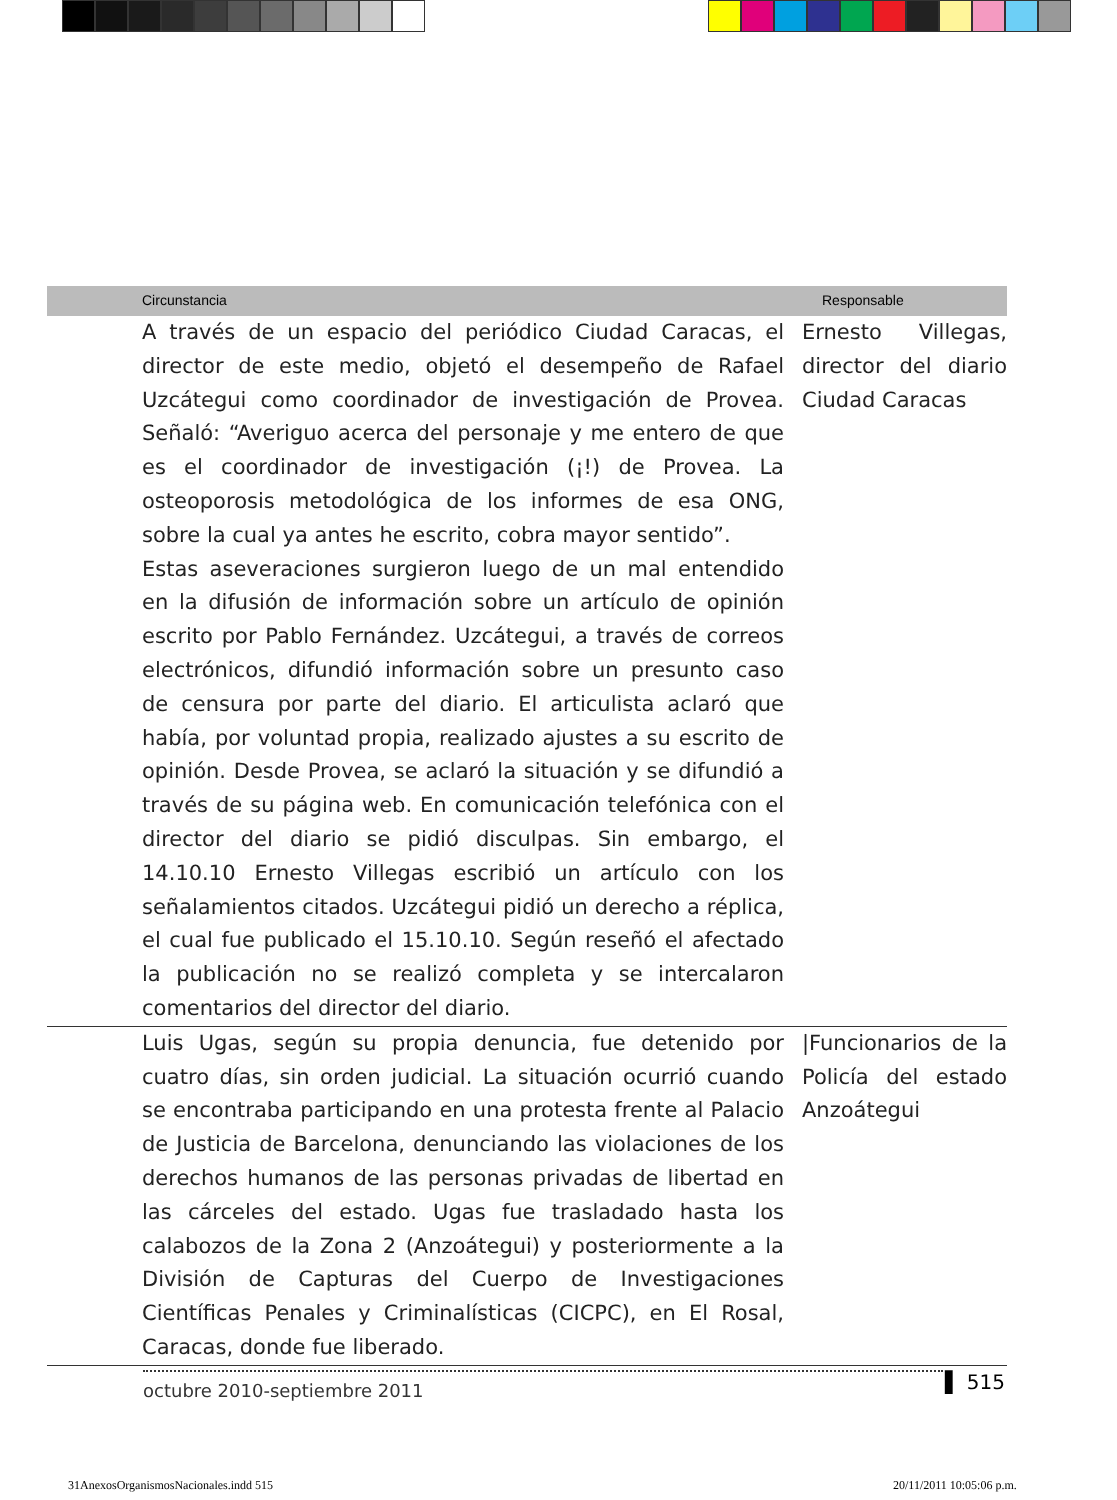| | Circunstancia | Responsable |
| --- | --- | --- |
| | A través de un espacio del periódico Ciudad Caracas, el director de este medio, objetó el desempeño de Rafael Uzcátegui como coordinador de investigación de Provea. Señaló: “Averiguo acerca del personaje y me entero de que es el coordinador de investigación (¡!) de Provea. La osteoporosis metodológica de los informes de esa ONG, sobre la cual ya antes he escrito, cobra mayor sentido”. Estas aseveraciones surgieron luego de un mal entendido en la difusión de información sobre un artículo de opinión escrito por Pablo Fernández. Uzcátegui, a través de correos electrónicos, difundió información sobre un presunto caso de censura por parte del diario. El articulista aclaró que había, por voluntad propia, realizado ajustes a su escrito de opinión. Desde Provea, se aclaró la situación y se difundió a través de su página web. En comunicación telefónica con el director del diario se pidió disculpas. Sin embargo, el 14.10.10 Ernesto Villegas escribió un artículo con los señalamientos citados. Uzcátegui pidió un derecho a réplica, el cual fue publicado el 15.10.10. Según reseñó el afectado la publicación no se realizó completa y se intercalaron comentarios del director del diario. | Ernesto Villegas, director del diario Ciudad Caracas |
| | Luis Ugas, según su propia denuncia, fue detenido por cuatro días, sin orden judicial. La situación ocurrió cuando se encontraba participando en una protesta frente al Palacio de Justicia de Barcelona, denunciando las violaciones de los derechos humanos de las personas privadas de libertad en las cárceles del estado. Ugas fue trasladado hasta los calabozos de la Zona 2 (Anzoátegui) y posteriormente a la División de Capturas del Cuerpo de Investigaciones Científicas Penales y Criminalísticas (CICPC), en El Rosal, Caracas, donde fue liberado. | /Funcionarios de la Policía del estado Anzoátegui |
octubre 2010-septiembre 2011 ▌ 515
31AnexosOrganismosNacionales.indd 515
20/11/2011 10:05:06 p.m.